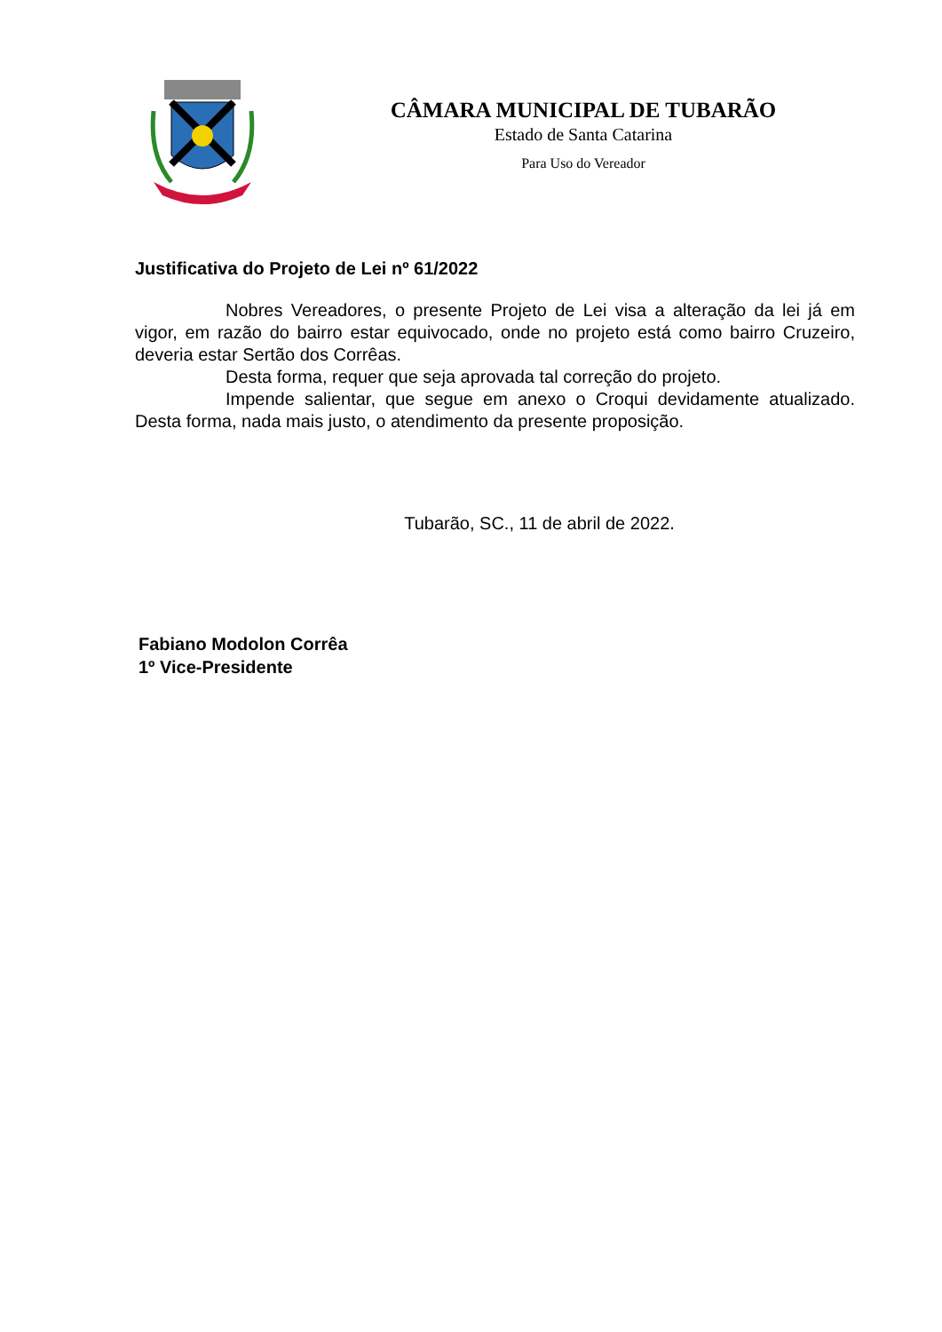CÂMARA MUNICIPAL DE TUBARÃO
Estado de Santa Catarina
Para Uso do Vereador
Justificativa do Projeto de Lei nº 61/2022
Nobres Vereadores, o presente Projeto de Lei visa a alteração da lei já em vigor, em razão do bairro estar equivocado, onde no projeto está como bairro Cruzeiro, deveria estar Sertão dos Corrêas.
Desta forma, requer que seja aprovada tal correção do projeto.
Impende salientar, que segue em anexo o Croqui devidamente atualizado. Desta forma, nada mais justo, o atendimento da presente proposição.
Tubarão, SC., 11 de abril de 2022.
Fabiano Modolon Corrêa
1º Vice-Presidente